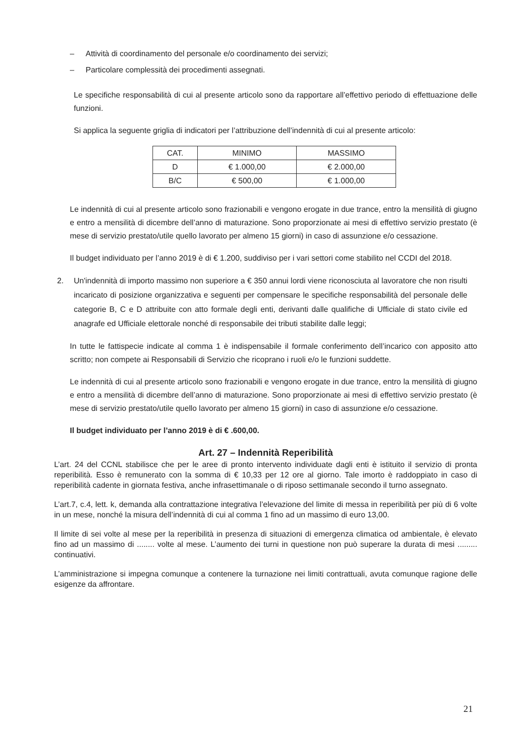– Attività di coordinamento del personale e/o coordinamento dei servizi;
– Particolare complessità dei procedimenti assegnati.
Le specifiche responsabilità di cui al presente articolo sono da rapportare all’effettivo periodo di effettuazione delle funzioni.
Si applica la seguente griglia di indicatori per l’attribuzione dell’indennità di cui al presente articolo:
| CAT. | MINIMO | MASSIMO |
| D | € 1.000,00 | € 2.000,00 |
| B/C | € 500,00 | € 1.000,00 |
Le indennità di cui al presente articolo sono frazionabili e vengono erogate in due trance, entro la mensilità di giugno e entro a mensilità di dicembre dell’anno di maturazione. Sono proporzionate ai mesi di effettivo servizio prestato (è mese di servizio prestato/utile quello lavorato per almeno 15 giorni) in caso di assunzione e/o cessazione.
Il budget individuato per l’anno 2019 è di € 1.200, suddiviso per i vari settori come stabilito nel CCDI del 2018.
2. Un'indennità di importo massimo non superiore a € 350 annui lordi viene riconosciuta al lavoratore che non risulti incaricato di posizione organizzativa e seguenti per compensare le specifiche responsabilità del personale delle categorie B, C e D attribuite con atto formale degli enti, derivanti dalle qualifiche di Ufficiale di stato civile ed anagrafe ed Ufficiale elettorale nonché di responsabile dei tributi stabilite dalle leggi;
In tutte le fattispecie indicate al comma 1 è indispensabile il formale conferimento dell’incarico con apposito atto scritto; non compete ai Responsabili di Servizio che ricoprano i ruoli e/o le funzioni suddette.
Le indennità di cui al presente articolo sono frazionabili e vengono erogate in due trance, entro la mensilità di giugno e entro a mensilità di dicembre dell’anno di maturazione. Sono proporzionate ai mesi di effettivo servizio prestato (è mese di servizio prestato/utile quello lavorato per almeno 15 giorni) in caso di assunzione e/o cessazione.
Il budget individuato per l’anno 2019 è di € .600,00.
Art. 27 – Indennità Reperibilità
L’art. 24 del CCNL stabilisce che per le aree di pronto intervento individuate dagli enti è istituito il servizio di pronta reperibilità. Esso è remunerato con la somma di € 10,33 per 12 ore al giorno. Tale imorto è raddoppiato in caso di reperibilità cadente in giornata festiva, anche infrasettimanale o di riposo settimanale secondo il turno assegnato.
L’art.7, c.4, lett. k, demanda alla contrattazione integrativa l’elevazione del limite di messa in reperibilità per più di 6 volte in un mese, nonché la misura dell’indennità di cui al comma 1 fino ad un massimo di euro 13,00.
Il limite di sei volte al mese per la reperibilità in presenza di situazioni di emergenza climatica od ambientale, è elevato fino ad un massimo di ........ volte al mese. L’aumento dei turni in questione non può superare la durata di mesi ......... continuativi.
L’amministrazione si impegna comunque a contenere la turnazione nei limiti contrattuali, avuta comunque ragione delle esigenze da affrontare.
21